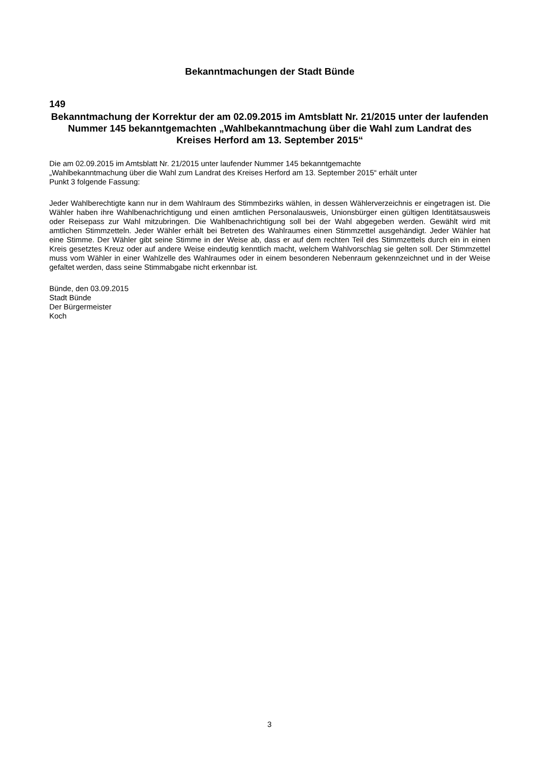Bekanntmachungen der Stadt Bünde
149
Bekanntmachung der Korrektur der am 02.09.2015 im Amtsblatt Nr. 21/2015 unter der laufenden Nummer 145 bekanntgemachten „Wahlbekanntmachung über die Wahl zum Landrat des Kreises Herford am 13. September 2015“
Die am 02.09.2015 im Amtsblatt Nr. 21/2015 unter laufender Nummer 145 bekanntgemachte
„Wahlbekanntmachung über die Wahl zum Landrat des Kreises Herford am 13. September 2015“ erhält unter
Punkt 3 folgende Fassung:
Jeder Wahlberechtigte kann nur in dem Wahlraum des Stimmbezirks wählen, in dessen Wählerverzeichnis er eingetragen ist. Die Wähler haben ihre Wahlbenachrichtigung und einen amtlichen Personalausweis, Unionsbürger einen gültigen Identitätsausweis oder Reisepass zur Wahl mitzubringen. Die Wahlbenachrichtigung soll bei der Wahl abgegeben werden. Gewählt wird mit amtlichen Stimmzetteln. Jeder Wähler erhält bei Betreten des Wahlraumes einen Stimmzettel ausgehändigt. Jeder Wähler hat eine Stimme. Der Wähler gibt seine Stimme in der Weise ab, dass er auf dem rechten Teil des Stimmzettels durch ein in einen Kreis gesetztes Kreuz oder auf andere Weise eindeutig kenntlich macht, welchem Wahlvorschlag sie gelten soll. Der Stimmzettel muss vom Wähler in einer Wahlzelle des Wahlraumes oder in einem besonderen Nebenraum gekennzeichnet und in der Weise gefaltet werden, dass seine Stimmabgabe nicht erkennbar ist.
Bünde, den 03.09.2015
Stadt Bünde
Der Bürgermeister
Koch
3